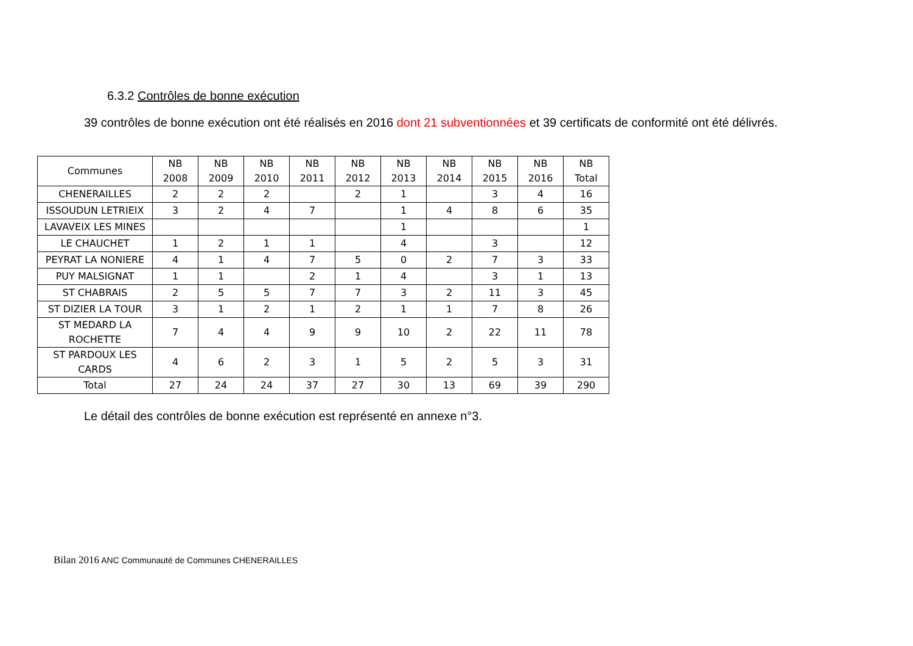6.3.2 Contrôles de bonne exécution
39 contrôles de bonne exécution ont été réalisés en 2016 dont 21 subventionnées et 39 certificats de conformité ont été délivrés.
| Communes | NB 2008 | NB 2009 | NB 2010 | NB 2011 | NB 2012 | NB 2013 | NB 2014 | NB 2015 | NB 2016 | NB Total |
| --- | --- | --- | --- | --- | --- | --- | --- | --- | --- | --- |
| CHENERAILLES | 2 | 2 | 2 | | 2 | 1 | | 3 | 4 | 16 |
| ISSOUDUN LETRIEIX | 3 | 2 | 4 | 7 | | 1 | 4 | 8 | 6 | 35 |
| LAVAVEIX LES MINES | | | | | | 1 | | | | 1 |
| LE CHAUCHET | 1 | 2 | 1 | 1 | | 4 | | 3 | | 12 |
| PEYRAT LA NONIERE | 4 | 1 | 4 | 7 | 5 | 0 | 2 | 7 | 3 | 33 |
| PUY MALSIGNAT | 1 | 1 | | 2 | 1 | 4 | | 3 | 1 | 13 |
| ST CHABRAIS | 2 | 5 | 5 | 7 | 7 | 3 | 2 | 11 | 3 | 45 |
| ST DIZIER LA TOUR | 3 | 1 | 2 | 1 | 2 | 1 | 1 | 7 | 8 | 26 |
| ST MEDARD LA ROCHETTE | 7 | 4 | 4 | 9 | 9 | 10 | 2 | 22 | 11 | 78 |
| ST PARDOUX LES CARDS | 4 | 6 | 2 | 3 | 1 | 5 | 2 | 5 | 3 | 31 |
| Total | 27 | 24 | 24 | 37 | 27 | 30 | 13 | 69 | 39 | 290 |
Le détail des contrôles de bonne exécution est représenté en annexe n°3.
Bilan 2016 ANC Communauté de Communes CHENERAILLES